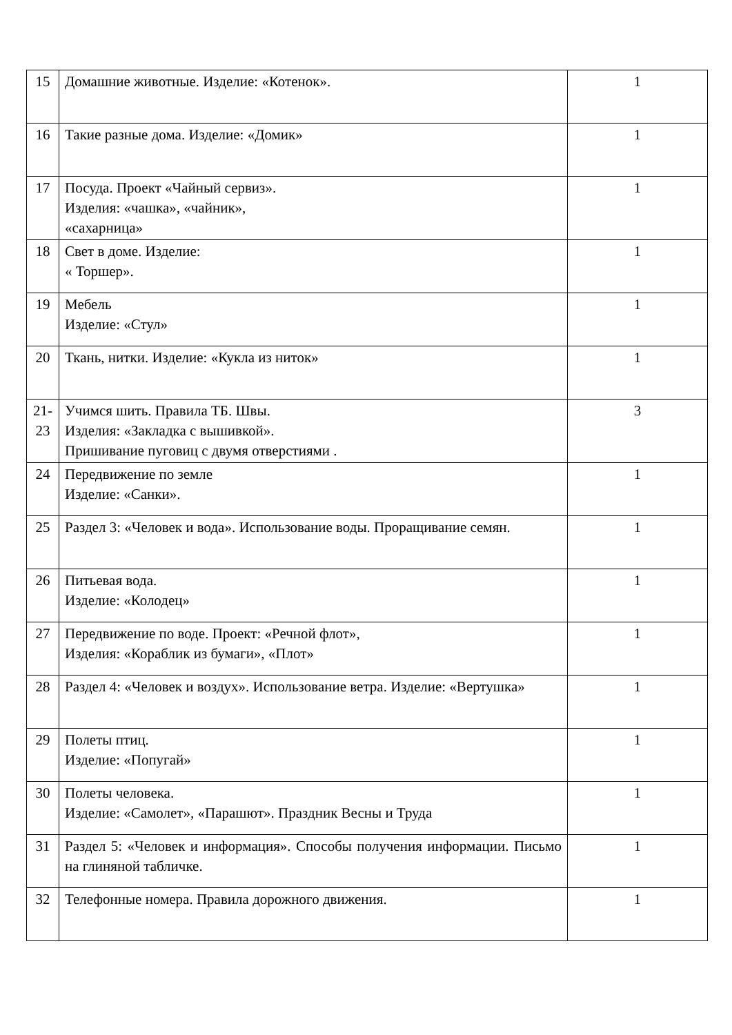| 15 | Домашние животные. Изделие: «Котенок». | 1 |
| 16 | Такие разные дома. Изделие: «Домик» | 1 |
| 17 | Посуда. Проект «Чайный сервиз». Изделия: «чашка», «чайник», «сахарница» | 1 |
| 18 | Свет в доме. Изделие: « Торшер». | 1 |
| 19 | Мебель Изделие: «Стул» | 1 |
| 20 | Ткань, нитки. Изделие: «Кукла из ниток» | 1 |
| 21- 23 | Учимся шить. Правила ТБ. Швы. Изделия: «Закладка с вышивкой». Пришивание пуговиц с двумя отверстиями . | 3 |
| 24 | Передвижение по земле Изделие: «Санки». | 1 |
| 25 | Раздел 3: «Человек и вода». Использование воды. Проращивание семян. | 1 |
| 26 | Питьевая вода. Изделие: «Колодец» | 1 |
| 27 | Передвижение по воде. Проект: «Речной флот», Изделия: «Кораблик из бумаги», «Плот» | 1 |
| 28 | Раздел 4: «Человек и воздух». Использование ветра. Изделие: «Вертушка» | 1 |
| 29 | Полеты птиц. Изделие: «Попугай» | 1 |
| 30 | Полеты человека. Изделие: «Самолет», «Парашют». Праздник Весны и Труда | 1 |
| 31 | Раздел 5: «Человек и информация». Способы получения информации. Письмо на глиняной табличке. | 1 |
| 32 | Телефонные номера. Правила дорожного движения. | 1 |